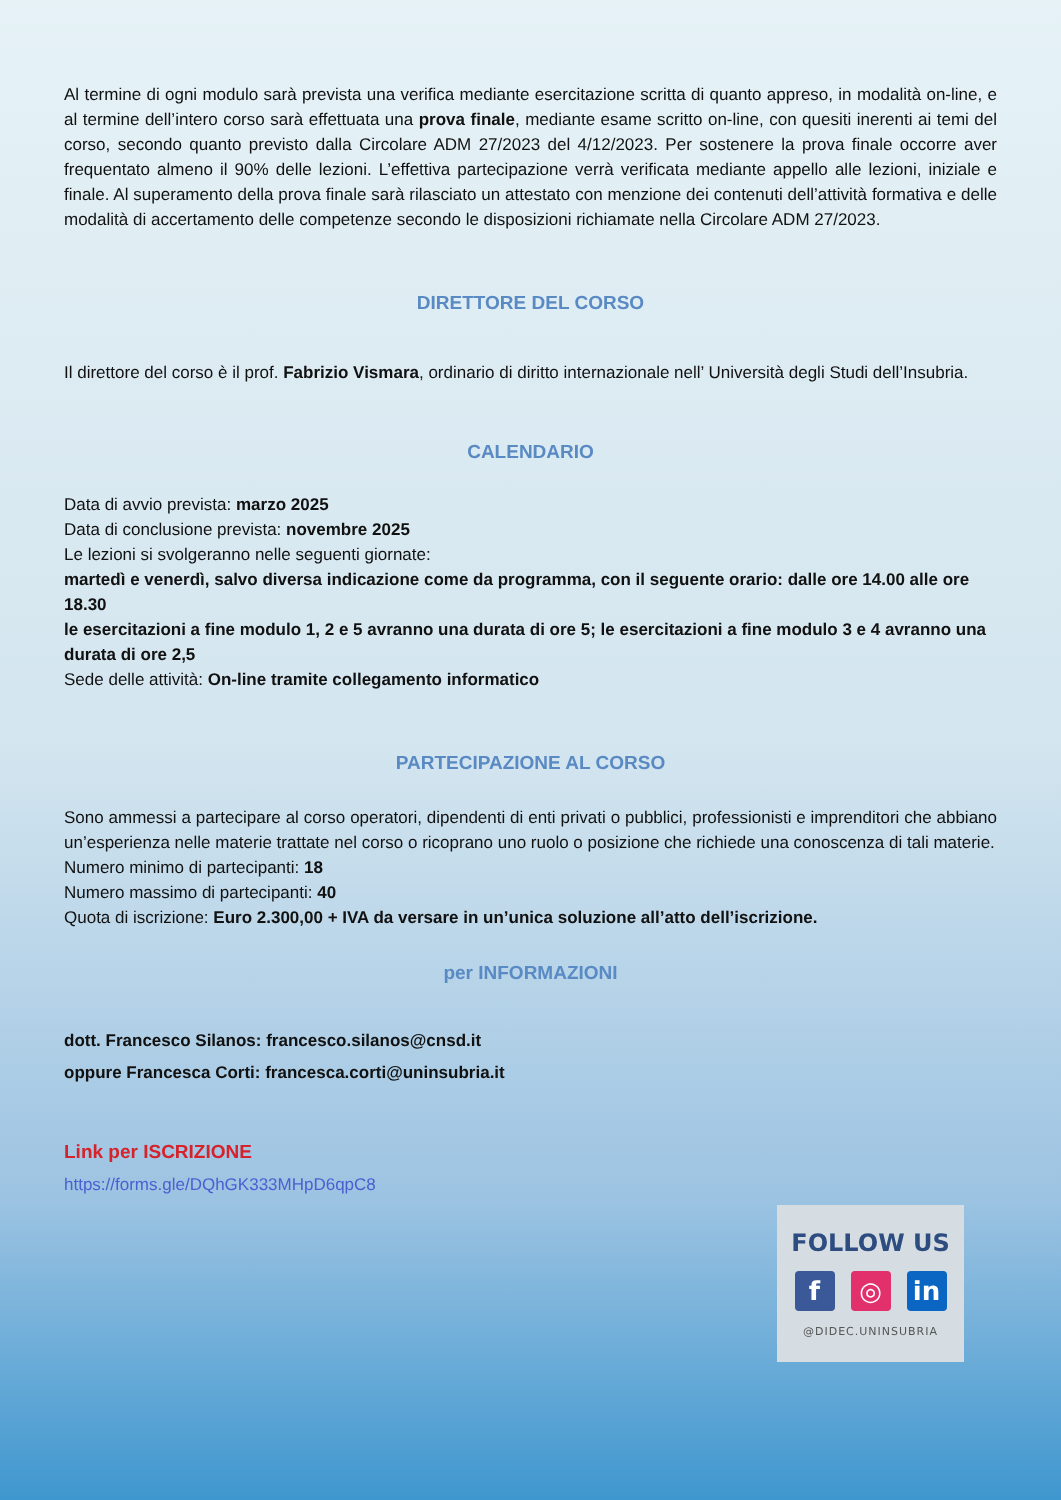Al termine di ogni modulo sarà prevista una verifica mediante esercitazione scritta di quanto appreso, in modalità on-line, e al termine dell’intero corso sarà effettuata una prova finale, mediante esame scritto on-line, con quesiti inerenti ai temi del corso, secondo quanto previsto dalla Circolare ADM 27/2023 del 4/12/2023. Per sostenere la prova finale occorre aver frequentato almeno il 90% delle lezioni. L’effettiva partecipazione verrà verificata mediante appello alle lezioni, iniziale e finale. Al superamento della prova finale sarà rilasciato un attestato con menzione dei contenuti dell’attività formativa e delle modalità di accertamento delle competenze secondo le disposizioni richiamate nella Circolare ADM 27/2023.
DIRETTORE DEL CORSO
Il direttore del corso è il prof. Fabrizio Vismara, ordinario di diritto internazionale nell’ Università degli Studi dell’Insubria.
CALENDARIO
Data di avvio prevista: marzo 2025
Data di conclusione prevista: novembre 2025
Le lezioni si svolgeranno nelle seguenti giornate:
martedì e venerdì, salvo diversa indicazione come da programma, con il seguente orario: dalle ore 14.00 alle ore 18.30
le esercitazioni a fine modulo 1, 2 e 5 avranno una durata di ore 5; le esercitazioni a fine modulo 3 e 4 avranno una durata di ore 2,5
Sede delle attività: On-line tramite collegamento informatico
PARTECIPAZIONE AL CORSO
Sono ammessi a partecipare al corso operatori, dipendenti di enti privati o pubblici, professionisti e imprenditori che abbiano un’esperienza nelle materie trattate nel corso o ricoprano uno ruolo o posizione che richiede una conoscenza di tali materie.
Numero minimo di partecipanti: 18
Numero massimo di partecipanti: 40
Quota di iscrizione: Euro 2.300,00 + IVA da versare in un’unica soluzione all’atto dell’iscrizione.
per INFORMAZIONI
dott. Francesco Silanos: francesco.silanos@cnsd.it
oppure Francesca Corti: francesca.corti@uninsubria.it
Link per ISCRIZIONE
https://forms.gle/DQhGK333MHpD6qpC8
FOLLOW US
f ◎ in
@DIDEC.UNINSUBRIA